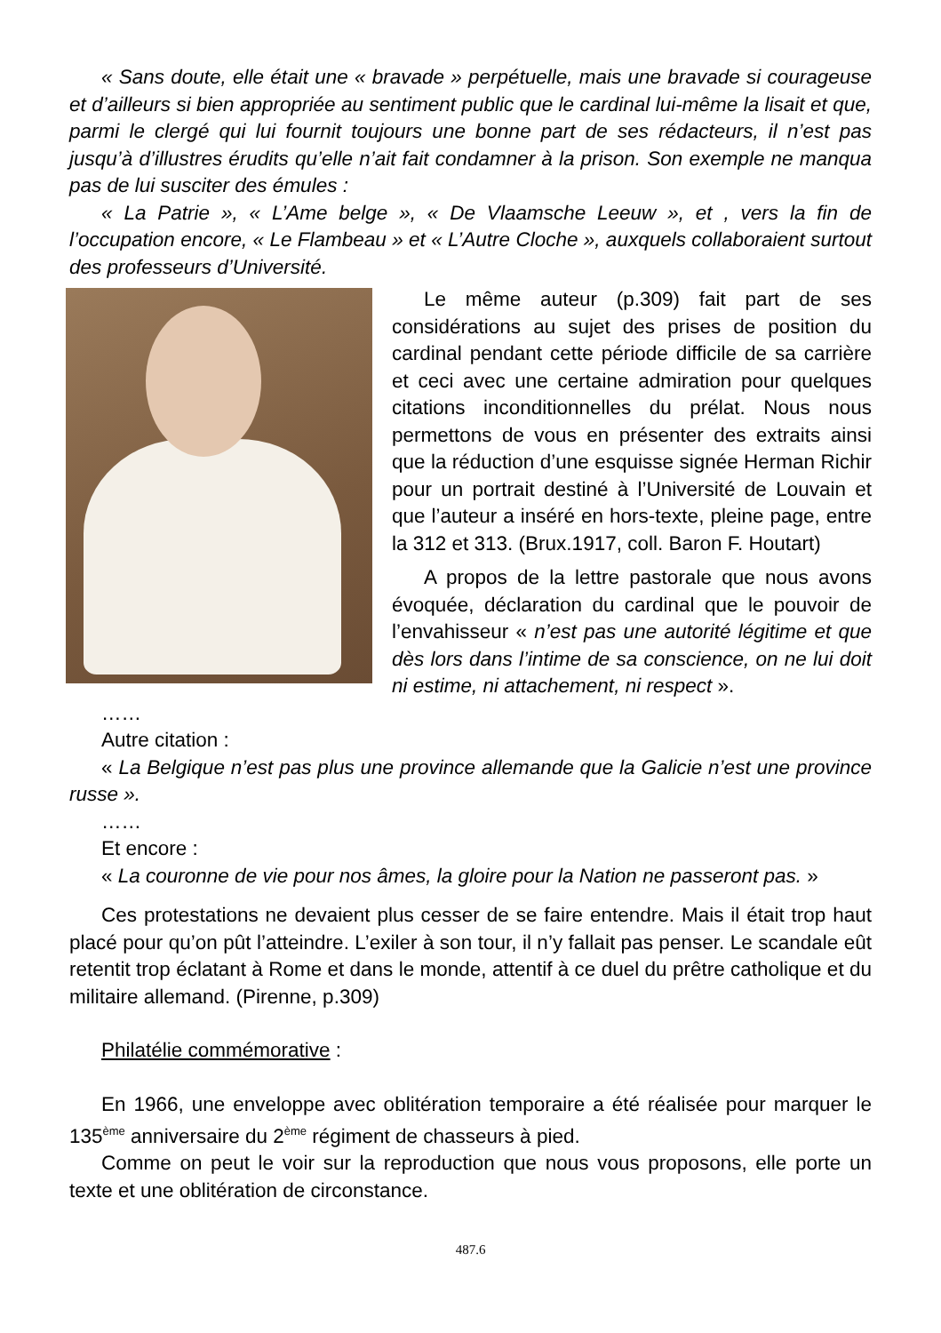« Sans doute, elle était une « bravade » perpétuelle, mais une bravade si courageuse et d’ailleurs si bien appropriée au sentiment public que le cardinal lui-même la lisait et que, parmi le clergé qui lui fournit toujours une bonne part de ses rédacteurs, il n’est pas jusqu’à d’illustres érudits qu’elle n’ait fait condamner à la prison. Son exemple ne manqua pas de lui susciter des émules :
« La Patrie », « L’Ame belge », « De Vlaamsche Leeuw », et , vers la fin de l’occupation encore, « Le Flambeau » et « L’Autre Cloche », auxquels collaboraient surtout des professeurs d’Université.
Le même auteur (p.309) fait part de ses considérations au sujet des prises de position du cardinal pendant cette période difficile de sa carrière et ceci avec une certaine admiration pour quelques citations inconditionnelles du prélat. Nous nous permettons de vous en présenter des extraits ainsi que la réduction d’une esquisse signée Herman Richir pour un portrait destiné à l’Université de Louvain et que l’auteur a inséré en hors-texte, pleine page, entre la 312 et 313. (Brux.1917, coll. Baron F. Houtart)
A propos de la lettre pastorale que nous avons évoquée, déclaration du cardinal que le pouvoir de l’envahisseur « n’est pas une autorité légitime et que dès lors dans l’intime de sa conscience, on ne lui doit ni estime, ni attachement, ni respect ».
……
Autre citation :
« La Belgique n’est pas plus une province allemande que la Galicie n’est une province russe ».
……
Et encore :
« La couronne de vie pour nos âmes, la gloire pour la Nation ne passeront pas. »
Ces protestations ne devaient plus cesser de se faire entendre. Mais il était trop haut placé pour qu’on pût l’atteindre. L’exiler à son tour, il n’y fallait pas penser. Le scandale eût retentit trop éclatant à Rome et dans le monde, attentif à ce duel du prêtre catholique et du militaire allemand. (Pirenne, p.309)
Philatélie commémorative :
En 1966, une enveloppe avec oblitération temporaire a été réalisée pour marquer le 135<sup>ème</sup> anniversaire du 2<sup>ème</sup> régiment de chasseurs à pied.
Comme on peut le voir sur la reproduction que nous vous proposons, elle porte un texte et une oblitération de circonstance.
487.6